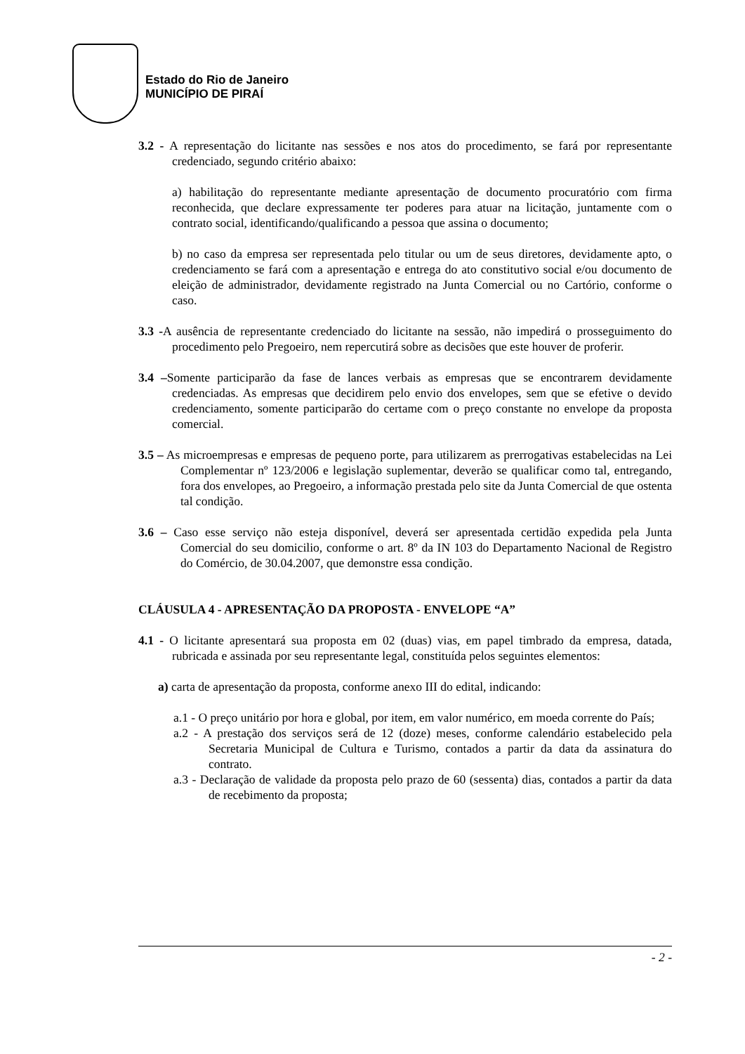Estado do Rio de Janeiro
MUNICÍPIO DE PIRAÍ
3.2 - A representação do licitante nas sessões e nos atos do procedimento, se fará por representante credenciado, segundo critério abaixo:
a) habilitação do representante mediante apresentação de documento procuratório com firma reconhecida, que declare expressamente ter poderes para atuar na licitação, juntamente com o contrato social, identificando/qualificando a pessoa que assina o documento;
b) no caso da empresa ser representada pelo titular ou um de seus diretores, devidamente apto, o credenciamento se fará com a apresentação e entrega do ato constitutivo social e/ou documento de eleição de administrador, devidamente registrado na Junta Comercial ou no Cartório, conforme o caso.
3.3 -A ausência de representante credenciado do licitante na sessão, não impedirá o prosseguimento do procedimento pelo Pregoeiro, nem repercutirá sobre as decisões que este houver de proferir.
3.4 –Somente participarão da fase de lances verbais as empresas que se encontrarem devidamente credenciadas. As empresas que decidirem pelo envio dos envelopes, sem que se efetive o devido credenciamento, somente participarão do certame com o preço constante no envelope da proposta comercial.
3.5 – As microempresas e empresas de pequeno porte, para utilizarem as prerrogativas estabelecidas na Lei Complementar nº 123/2006 e legislação suplementar, deverão se qualificar como tal, entregando, fora dos envelopes, ao Pregoeiro, a informação prestada pelo site da Junta Comercial de que ostenta tal condição.
3.6 – Caso esse serviço não esteja disponível, deverá ser apresentada certidão expedida pela Junta Comercial do seu domicilio, conforme o art. 8º da IN 103 do Departamento Nacional de Registro do Comércio, de 30.04.2007, que demonstre essa condição.
CLÁUSULA 4 - APRESENTAÇÃO DA PROPOSTA - ENVELOPE “A”
4.1 - O licitante apresentará sua proposta em 02 (duas) vias, em papel timbrado da empresa, datada, rubricada e assinada por seu representante legal, constituída pelos seguintes elementos:
a) carta de apresentação da proposta, conforme anexo III do edital, indicando:
a.1 - O preço unitário por hora e global, por item, em valor numérico, em moeda corrente do País;
a.2 - A prestação dos serviços será de 12 (doze) meses, conforme calendário estabelecido pela Secretaria Municipal de Cultura e Turismo, contados a partir da data da assinatura do contrato.
a.3 - Declaração de validade da proposta pelo prazo de 60 (sessenta) dias, contados a partir da data de recebimento da proposta;
- 2 -